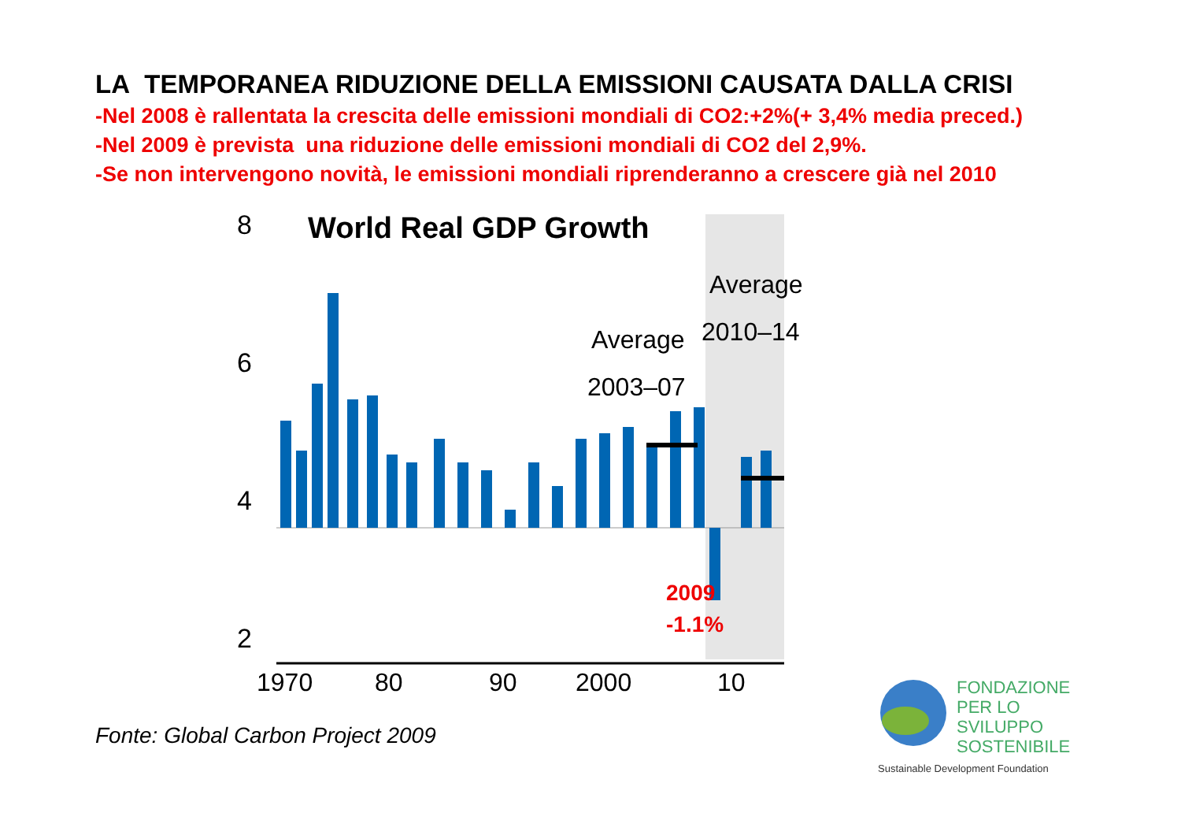LA TEMPORANEA RIDUZIONE DELLA EMISSIONI CAUSATA DALLA CRISI
-Nel 2008 è rallentata la crescita delle emissioni mondiali di CO2:+2%(+ 3,4% media preced.)
-Nel 2009 è prevista una riduzione delle emissioni mondiali di CO2 del 2,9%.
-Se non intervengono novità, le emissioni mondiali riprenderanno a crescere già nel 2010
World Real GDP Growth
8
6
4
2
x
Average
2003–07
Average
2010–14
1970
80
90
2000
10
2009
-1.1%
Fonte: Global Carbon Project 2009
FONDAZIONE
PER LO SVILUPPO
SOSTENIBILE
Sustainable Development Foundation